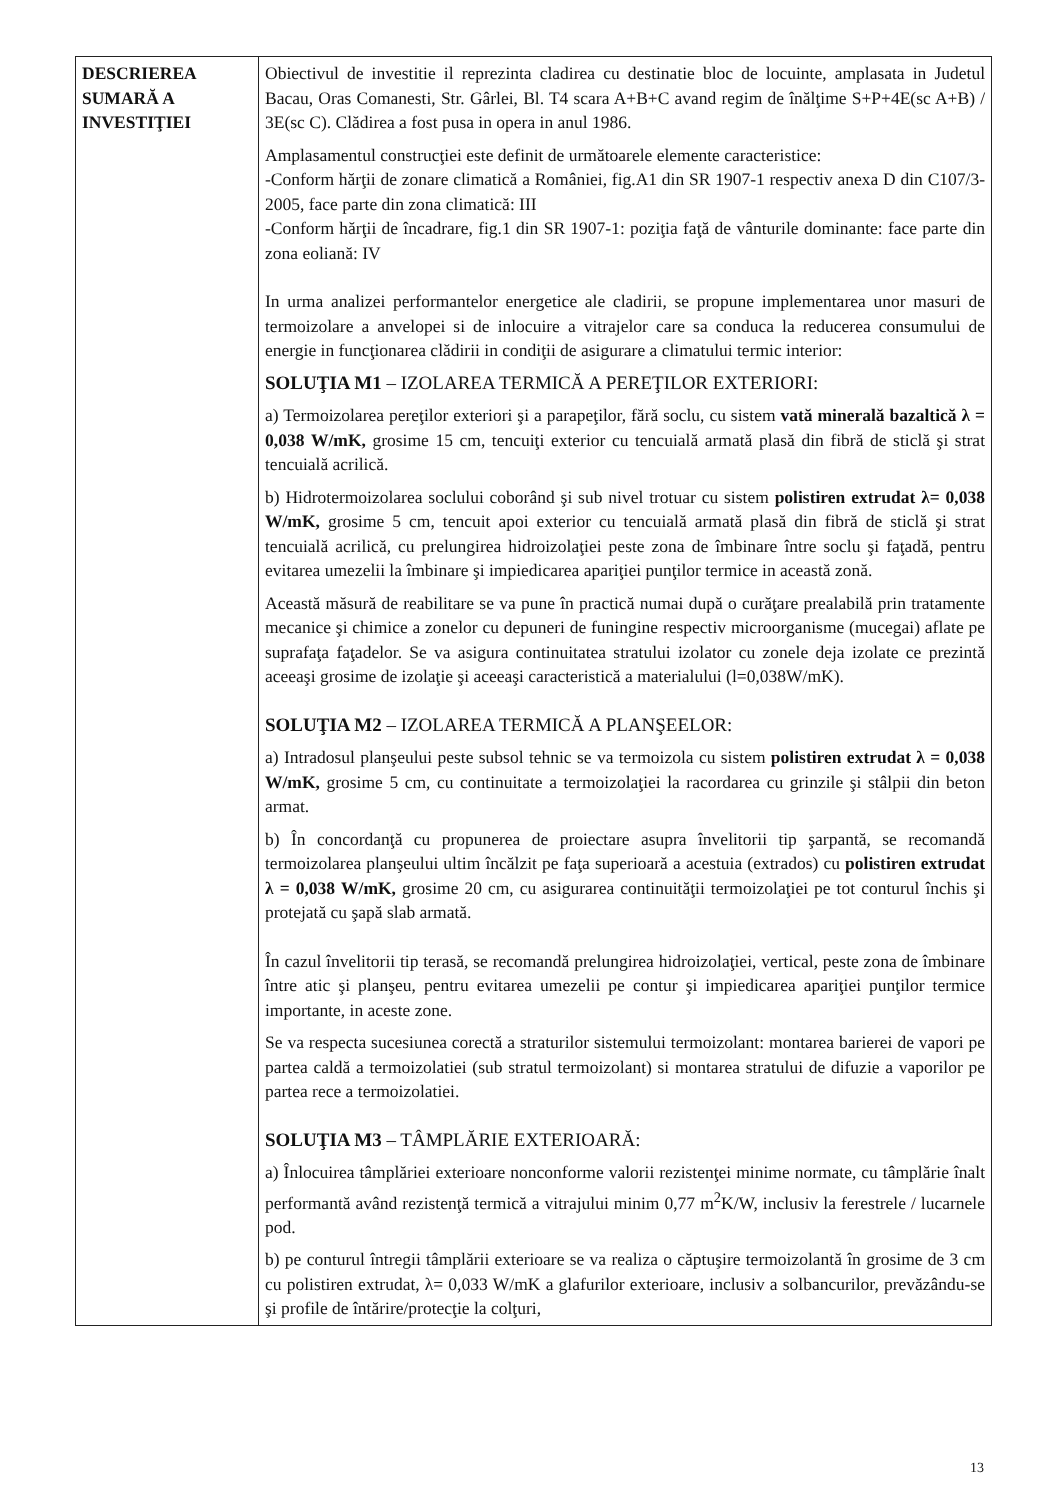| DESCRIEREA SUMARĂ A INVESTIŢIEI | Obiectivul de investitie il reprezinta cladirea cu destinatie bloc de locuinte, amplasata in Judetul Bacau, Oras Comanesti, Str. Gârlei, Bl. T4 scara A+B+C avand regim de înălţime S+P+4E(sc A+B) / 3E(sc C). Clădirea a fost pusa in opera in anul 1986. Amplasamentul construcţiei este definit de următoarele elemente caracteristice: -Conform hărţii de zonare climatică a României, fig.A1 din SR 1907-1 respectiv anexa D din C107/3-2005, face parte din zona climatică: III -Conform hărţii de încadrare, fig.1 din SR 1907-1: poziţia faţă de vânturile dominante: face parte din zona eoliană: IV In urma analizei performantelor energetice ale cladirii, se propune implementarea unor masuri de termoizolare a anvelopei si de inlocuire a vitrajelor care sa conduca la reducerea consumului de energie in funcţionarea clădirii in condiţii de asigurare a climatului termic interior: SOLUŢIA M1 – IZOLAREA TERMICĂ A PEREŢILOR EXTERIORI: a) Termoizolarea pereţilor exteriori şi a parapeţilor, fără soclu, cu sistem vată minerală bazaltică λ = 0,038 W/mK, grosime 15 cm, tencuiţi exterior cu tencuială armată plasă din fibră de sticlă şi strat tencuială acrilică. b) Hidrotermoizolarea soclului coborând şi sub nivel trotuar cu sistem polistiren extrudat λ= 0,038 W/mK, grosime 5 cm, tencuit apoi exterior cu tencuială armată plasă din fibră de sticlă şi strat tencuială acrilică, cu prelungirea hidroizolaţiei peste zona de îmbinare între soclu şi faţadă, pentru evitarea umezelii la îmbinare şi impiedicarea apariţiei punţilor termice in această zonă. Această măsură de reabilitare se va pune în practică numai după o curăţare prealabilă prin tratamente mecanice şi chimice a zonelor cu depuneri de funingine respectiv microorganisme (mucegai) aflate pe suprafaţa faţadelor. Se va asigura continuitatea stratului izolator cu zonele deja izolate ce prezintă aceeaşi grosime de izolaţie şi aceeaşi caracteristică a materialului (l=0,038W/mK). SOLUŢIA M2 – IZOLAREA TERMICĂ A PLANŞEELOR: a) Intradosul planşeului peste subsol tehnic se va termoizola cu sistem polistiren extrudat λ = 0,038 W/mK, grosime 5 cm, cu continuitate a termoizolaţiei la racordarea cu grinzile şi stâlpii din beton armat. b) În concordanţă cu propunerea de proiectare asupra învelitorii tip şarpantă, se recomandă termoizolarea planşeului ultim încălzit pe faţa superioară a acestuia (extrados) cu polistiren extrudat λ = 0,038 W/mK, grosime 20 cm, cu asigurarea continuităţii termoizolaţiei pe tot conturul închis şi protejată cu şapă slab armată. În cazul învelitorii tip terasă, se recomandă prelungirea hidroizolaţiei, vertical, peste zona de îmbinare între atic şi planşeu, pentru evitarea umezelii pe contur şi impiedicarea apariţiei punţilor termice importante, in aceste zone. Se va respecta sucesiunea corectă a straturilor sistemului termoizolant: montarea barierei de vapori pe partea caldă a termoizolatiei (sub stratul termoizolant) si montarea stratului de difuzie a vaporilor pe partea rece a termoizolatiei. SOLUŢIA M3 – TÂMPLĂRIE EXTERIOARĂ: a) Înlocuirea tâmplăriei exterioare nonconforme valorii rezistenţei minime normate, cu tâmplărie înalt performantă având rezistenţă termică a vitrajului minim 0,77 m<sup>2</sup>K/W, inclusiv la ferestrele / lucarnele pod. b) pe conturul întregii tâmplării exterioare se va realiza o căptuşire termoizolantă în grosime de 3 cm cu polistiren extrudat, λ= 0,033 W/mK a glafurilor exterioare, inclusiv a solbancurilor, prevăzându-se şi profile de întărire/protecţie la colţuri, |
13